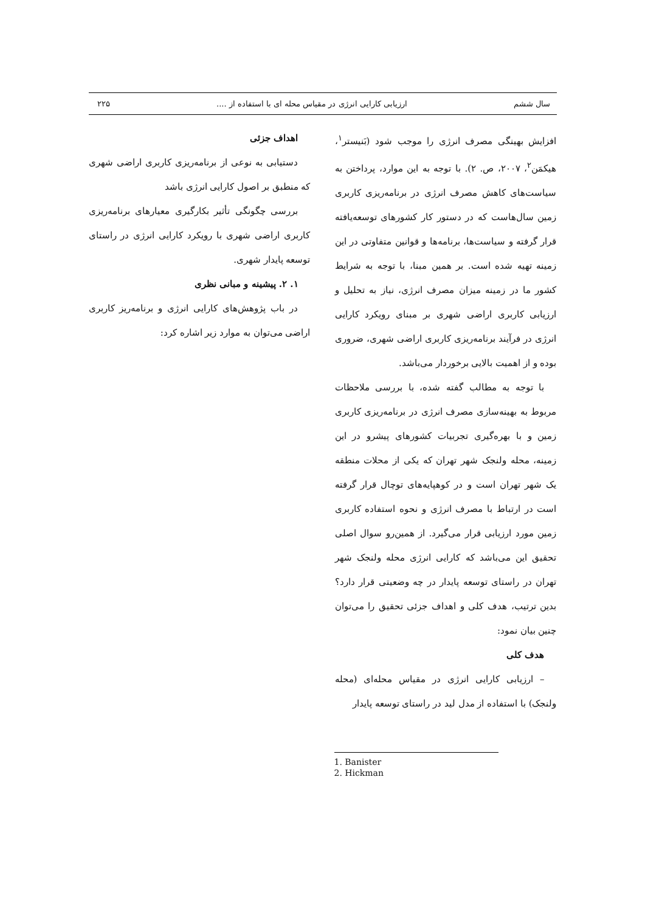سال ششم ارزیابی کارایی انرژی در مقیاس محله ای با استفاده از .... ۲۲۵
افزایش بهینگی مصرف انرژی را موجب شود (بَنیستر<sup>۱</sup>، هیکمَن<sup>۲</sup>، ۲۰۰۷، ص. ۲). با توجه به این موارد، پرداختن به سیاست‌های کاهش مصرف انرژی در برنامه‌ریزی کاربری زمین سال‌هاست که در دستور کار کشورهای توسعه‌یافته قرار گرفته و سیاست‌ها، برنامه‌ها و قوانین متفاوتی در این زمینه تهیه شده است. بر همین مبنا، با توجه به شرایط کشور ما در زمینه میزان مصرف انرژی، نیاز به تحلیل و ارزیابی کاربری اراضی شهری بر مبنای رویکرد کارایی انرژی در فرآیند برنامه‌ریزی کاربری اراضی شهری، ضروری بوده و از اهمیت بالایی برخوردار می‌باشد.
با توجه به مطالب گفته شده، با بررسی ملاحظات مربوط به بهینه‌سازی مصرف انرژی در برنامه‌ریزی کاربری زمین و با بهره‌گیری تجربیات کشورهای پیشرو در این زمینه، محله ولنجک شهر تهران که یکی از محلات منطقه یک شهر تهران است و در کوهپایه‌های توچال قرار گرفته است در ارتباط با مصرف انرژی و نحوه استفاده کاربری زمین مورد ارزیابی قرار می‌گیرد. از همین‌رو سوال اصلی تحقیق این می‌باشد که کارایی انرژی محله ولنجک شهر تهران در راستای توسعه پایدار در چه وضعیتی قرار دارد؟ بدین ترتیب، هدف کلی و اهداف جزئی تحقیق را می‌توان چنین بیان نمود:
هدف کلی
– ارزیابی کارایی انرژی در مقیاس محله‌ای (محله ولنجک) با استفاده از مدل لید در راستای توسعه پایدار
اهداف جزئی
دستیابی به نوعی از برنامه‌ریزی کاربری اراضی شهری که منطبق بر اصول کارایی انرژی باشد
بررسی چگونگی تأثیر بکارگیری معیارهای برنامه‌ریزی کاربری اراضی شهری با رویکرد کارایی انرژی در راستای توسعه پایدار شهری.
۱. ۲. پیشینه و مبانی نظری
در باب پژوهش‌های کارایی انرژی و برنامه‌ریز کاربری اراضی می‌توان به موارد زیر اشاره کرد:
1. Banister
2. Hickman